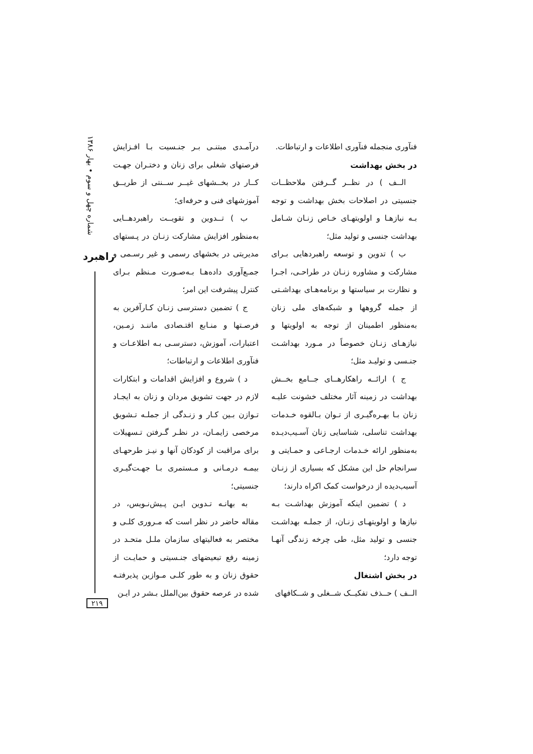شماره چهل و سوم • بهار ۱۳۸۶
راهبرد
۲۱۹
فنآوری منجمله فنآوری اطلاعات و ارتباطات.
در بخش بهداشت
الــف ) در نظــر گــرفتن ملاحظــات جنسیتی در اصلاحات بخش بهداشت و توجه بـه نیازهـا و اولویتهـای خـاص زنـان شـامل بهداشت جنسی و تولید مثل؛
ب ) تدوین و توسعه راهبردهایی بـرای مشارکت و مشاوره زنـان در طراحـی، اجـرا و نظارت بر سیاستها و برنامه‌هـای بهداشـتی از جمله گروهها و شبکه‌های ملی زنان به‌منظور اطمینان از توجه به اولویتها و نیازهـای زنـان خصوصاً در مـورد بهداشـت جنـسی و تولیـد مثل؛
ج ) ارائــه راهکارهــای جــامع بخــش بهداشت در زمینه آثار مختلف خشونت علیـه زنان بـا بهـره‌گیـری از تـوان بـالقوه خـدمات بهداشت تناسلی، شناسایی زنان آسـیب‌دیـده به‌منظور ارائه خـدمات ارجـاعی و حمـایتی و سرانجام حل این مشکل که بسیاری از زنـان آسیب‌دیده از درخواست کمک اکراه دارند؛
د ) تضمین اینکه آموزش بهداشـت بـه نیازها و اولویتهـای زنـان، از جملـه بهداشـت جنسی و تولید مثل، طی چرخه زندگی آنهـا توجه دارد؛
در بخش اشتغال
الــف ) حــذف تفکیــک شــغلی و شــکافهای
درآمـدی مبتنـی بـر جنـسیت بـا افـزایش فرصتهای شغلی برای زنان و دختـران جهـت کــار در بخــشهای غیــر ســنتی از طریــق آموزشهای فنی و حرفه‌ای؛
ب ) تــدوین و تقویــت راهبردهــایی به‌منظور افزایش مشارکت زنـان در پـستهای مدیریتی در بخشهای رسمی و غیر رسـمی و جمـع‌آوری داده‌هـا بـه‌صـورت مـنظم بـرای کنترل پیشرفت این امر؛
ج ) تضمین دسترسی زنـان کـارآفرین به فرصـتها و منـابع اقتـصادی ماننـد زمـین، اعتبارات، آموزش، دسترسـی بـه اطلاعـات و فنآوری اطلاعات و ارتباطات؛
د ) شروع و افزایش اقدامات و ابتکارات لازم در جهت تشویق مردان و زنان به ایجـاد تـوازن بـین کـار و زنـدگی از جملـه تـشویق مرخصی زایمـان، در نظـر گـرفتن تـسهیلات برای مراقبت از کودکان آنها و نیـز طرحهـای بیمـه درمـانی و مـستمری بـا جهـت‌گیـری جنسیتی؛
به بهانـه تـدوین ایـن پـیش‌نـویس، در مقاله حاضر در نظر است که مـروری کلـی و مختصر به فعالیتهای سازمان ملـل متحـد در زمینه رفع تبعیضهای جنـسیتی و حمایـت از حقوق زنان و به طور کلـی مـوازین پذیرفتـه شده در عرصه حقوق بین‌الملل بـشر در ایـن